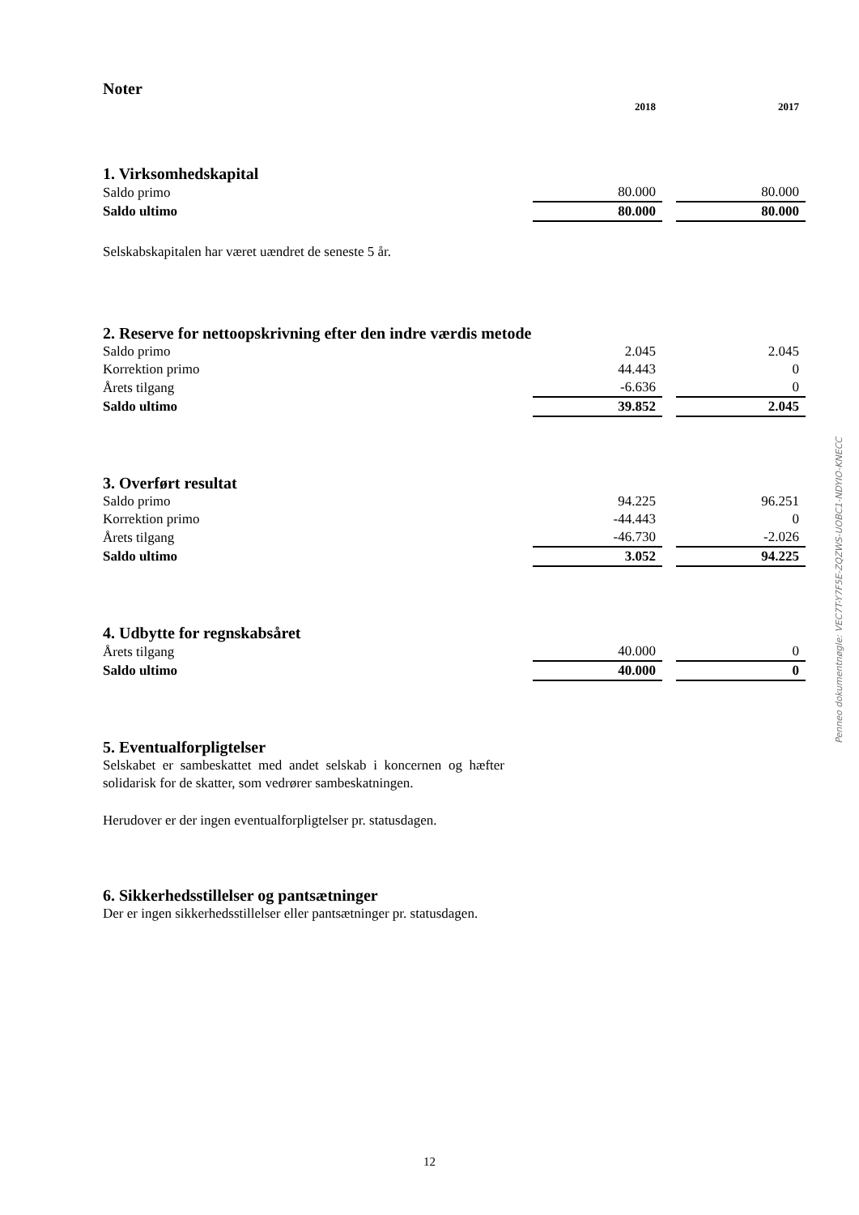Noter
| | 2018 | | 2017 |
1. Virksomhedskapital
| Saldo primo | 80.000 | | 80.000 |
| Saldo ultimo | 80.000 | | 80.000 |
Selskabskapitalen har været uændret de seneste 5 år.
2. Reserve for nettoopskrivning efter den indre værdis metode
| Saldo primo | 2.045 | | 2.045 |
| Korrektion primo | 44.443 | | 0 |
| Årets tilgang | -6.636 | | 0 |
| Saldo ultimo | 39.852 | | 2.045 |
3. Overført resultat
| Saldo primo | 94.225 | | 96.251 |
| Korrektion primo | -44.443 | | 0 |
| Årets tilgang | -46.730 | | -2.026 |
| Saldo ultimo | 3.052 | | 94.225 |
4. Udbytte for regnskabsåret
| Årets tilgang | 40.000 | | 0 |
| Saldo ultimo | 40.000 | | 0 |
5. Eventualforpligtelser
Selskabet er sambeskattet med andet selskab i koncernen og hæfter solidarisk for de skatter, som vedrører sambeskatningen.
Herudover er der ingen eventualforpligtelser pr. statusdagen.
6. Sikkerhedsstillelser og pantsætninger
Der er ingen sikkerhedsstillelser eller pantsætninger pr. statusdagen.
Penneo dokumentnøgle: VEC7T-Y7F5E-ZQZWS-UOBC1-NDYIO-KNECC
12